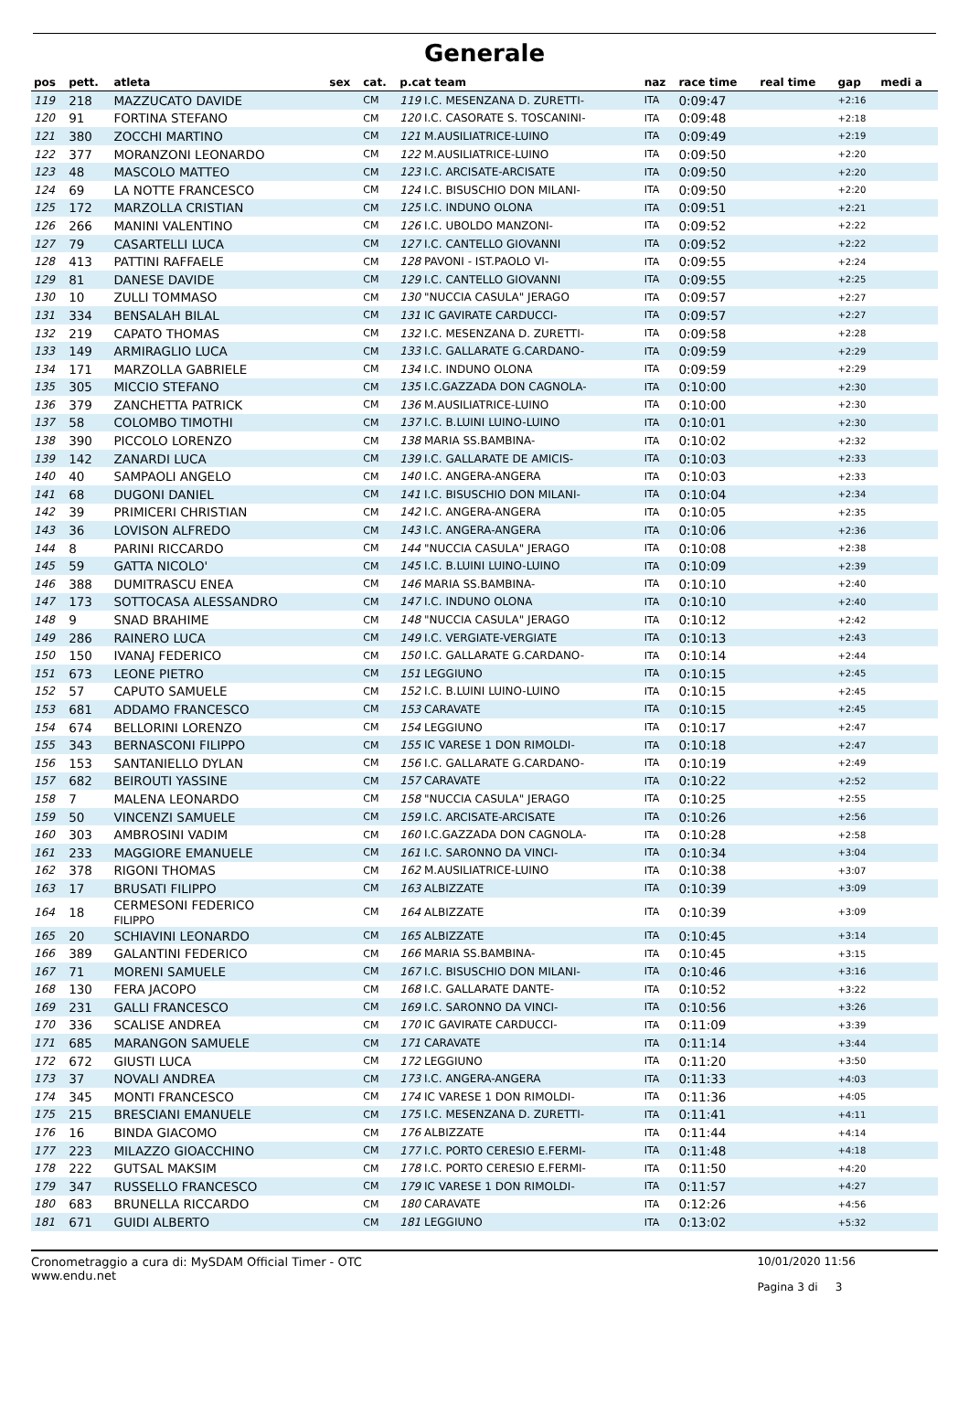Generale
| pos | pett. | atleta | sex | cat. | p.cat team | naz | race time | real time | gap | medi a |
| --- | --- | --- | --- | --- | --- | --- | --- | --- | --- | --- |
| 119 | 218 | MAZZUCATO DAVIDE | | CM | 119 I.C. MESENZANA D. ZURETTI- | ITA | 0:09:47 | | +2:16 | |
| 120 | 91 | FORTINA STEFANO | | CM | 120 I.C. CASORATE S. TOSCANINI- | ITA | 0:09:48 | | +2:18 | |
| 121 | 380 | ZOCCHI MARTINO | | CM | 121 M.AUSILIATRICE-LUINO | ITA | 0:09:49 | | +2:19 | |
| 122 | 377 | MORANZONI LEONARDO | | CM | 122 M.AUSILIATRICE-LUINO | ITA | 0:09:50 | | +2:20 | |
| 123 | 48 | MASCOLO MATTEO | | CM | 123 I.C. ARCISATE-ARCISATE | ITA | 0:09:50 | | +2:20 | |
| 124 | 69 | LA NOTTE FRANCESCO | | CM | 124 I.C. BISUSCHIO DON MILANI- | ITA | 0:09:50 | | +2:20 | |
| 125 | 172 | MARZOLLA CRISTIAN | | CM | 125 I.C. INDUNO OLONA | ITA | 0:09:51 | | +2:21 | |
| 126 | 266 | MANINI VALENTINO | | CM | 126 I.C. UBOLDO MANZONI- | ITA | 0:09:52 | | +2:22 | |
| 127 | 79 | CASARTELLI LUCA | | CM | 127 I.C. CANTELLO GIOVANNI | ITA | 0:09:52 | | +2:22 | |
| 128 | 413 | PATTINI RAFFAELE | | CM | 128 PAVONI - IST.PAOLO VI- | ITA | 0:09:55 | | +2:24 | |
| 129 | 81 | DANESE DAVIDE | | CM | 129 I.C. CANTELLO GIOVANNI | ITA | 0:09:55 | | +2:25 | |
| 130 | 10 | ZULLI TOMMASO | | CM | 130 "NUCCIA CASULA" JERAGO | ITA | 0:09:57 | | +2:27 | |
| 131 | 334 | BENSALAH BILAL | | CM | 131 IC GAVIRATE CARDUCCI- | ITA | 0:09:57 | | +2:27 | |
| 132 | 219 | CAPATO THOMAS | | CM | 132 I.C. MESENZANA D. ZURETTI- | ITA | 0:09:58 | | +2:28 | |
| 133 | 149 | ARMIRAGLIO LUCA | | CM | 133 I.C. GALLARATE G.CARDANO- | ITA | 0:09:59 | | +2:29 | |
| 134 | 171 | MARZOLLA GABRIELE | | CM | 134 I.C. INDUNO OLONA | ITA | 0:09:59 | | +2:29 | |
| 135 | 305 | MICCIO STEFANO | | CM | 135 I.C.GAZZADA DON CAGNOLA- | ITA | 0:10:00 | | +2:30 | |
| 136 | 379 | ZANCHETTA PATRICK | | CM | 136 M.AUSILIATRICE-LUINO | ITA | 0:10:00 | | +2:30 | |
| 137 | 58 | COLOMBO TIMOTHI | | CM | 137 I.C. B.LUINI LUINO-LUINO | ITA | 0:10:01 | | +2:30 | |
| 138 | 390 | PICCOLO LORENZO | | CM | 138 MARIA SS.BAMBINA- | ITA | 0:10:02 | | +2:32 | |
| 139 | 142 | ZANARDI LUCA | | CM | 139 I.C. GALLARATE DE AMICIS- | ITA | 0:10:03 | | +2:33 | |
| 140 | 40 | SAMPAOLI ANGELO | | CM | 140 I.C. ANGERA-ANGERA | ITA | 0:10:03 | | +2:33 | |
| 141 | 68 | DUGONI DANIEL | | CM | 141 I.C. BISUSCHIO DON MILANI- | ITA | 0:10:04 | | +2:34 | |
| 142 | 39 | PRIMICERI CHRISTIAN | | CM | 142 I.C. ANGERA-ANGERA | ITA | 0:10:05 | | +2:35 | |
| 143 | 36 | LOVISON ALFREDO | | CM | 143 I.C. ANGERA-ANGERA | ITA | 0:10:06 | | +2:36 | |
| 144 | 8 | PARINI RICCARDO | | CM | 144 "NUCCIA CASULA" JERAGO | ITA | 0:10:08 | | +2:38 | |
| 145 | 59 | GATTA NICOLO' | | CM | 145 I.C. B.LUINI LUINO-LUINO | ITA | 0:10:09 | | +2:39 | |
| 146 | 388 | DUMITRASCU ENEA | | CM | 146 MARIA SS.BAMBINA- | ITA | 0:10:10 | | +2:40 | |
| 147 | 173 | SOTTOCASA ALESSANDRO | | CM | 147 I.C. INDUNO OLONA | ITA | 0:10:10 | | +2:40 | |
| 148 | 9 | SNAD BRAHIME | | CM | 148 "NUCCIA CASULA" JERAGO | ITA | 0:10:12 | | +2:42 | |
| 149 | 286 | RAINERO LUCA | | CM | 149 I.C. VERGIATE-VERGIATE | ITA | 0:10:13 | | +2:43 | |
| 150 | 150 | IVANAJ FEDERICO | | CM | 150 I.C. GALLARATE G.CARDANO- | ITA | 0:10:14 | | +2:44 | |
| 151 | 673 | LEONE PIETRO | | CM | 151 LEGGIUNO | ITA | 0:10:15 | | +2:45 | |
| 152 | 57 | CAPUTO SAMUELE | | CM | 152 I.C. B.LUINI LUINO-LUINO | ITA | 0:10:15 | | +2:45 | |
| 153 | 681 | ADDAMO FRANCESCO | | CM | 153 CARAVATE | ITA | 0:10:15 | | +2:45 | |
| 154 | 674 | BELLORINI LORENZO | | CM | 154 LEGGIUNO | ITA | 0:10:17 | | +2:47 | |
| 155 | 343 | BERNASCONI FILIPPO | | CM | 155 IC VARESE 1 DON RIMOLDI- | ITA | 0:10:18 | | +2:47 | |
| 156 | 153 | SANTANIELLO DYLAN | | CM | 156 I.C. GALLARATE G.CARDANO- | ITA | 0:10:19 | | +2:49 | |
| 157 | 682 | BEIROUTI YASSINE | | CM | 157 CARAVATE | ITA | 0:10:22 | | +2:52 | |
| 158 | 7 | MALENA LEONARDO | | CM | 158 "NUCCIA CASULA" JERAGO | ITA | 0:10:25 | | +2:55 | |
| 159 | 50 | VINCENZI SAMUELE | | CM | 159 I.C. ARCISATE-ARCISATE | ITA | 0:10:26 | | +2:56 | |
| 160 | 303 | AMBROSINI VADIM | | CM | 160 I.C.GAZZADA DON CAGNOLA- | ITA | 0:10:28 | | +2:58 | |
| 161 | 233 | MAGGIORE EMANUELE | | CM | 161 I.C. SARONNO DA VINCI- | ITA | 0:10:34 | | +3:04 | |
| 162 | 378 | RIGONI THOMAS | | CM | 162 M.AUSILIATRICE-LUINO | ITA | 0:10:38 | | +3:07 | |
| 163 | 17 | BRUSATI FILIPPO | | CM | 163 ALBIZZATE | ITA | 0:10:39 | | +3:09 | |
| 164 | 18 | CERMESONI FEDERICO FILIPPO | | CM | 164 ALBIZZATE | ITA | 0:10:39 | | +3:09 | |
| 165 | 20 | SCHIAVINI LEONARDO | | CM | 165 ALBIZZATE | ITA | 0:10:45 | | +3:14 | |
| 166 | 389 | GALANTINI FEDERICO | | CM | 166 MARIA SS.BAMBINA- | ITA | 0:10:45 | | +3:15 | |
| 167 | 71 | MORENI SAMUELE | | CM | 167 I.C. BISUSCHIO DON MILANI- | ITA | 0:10:46 | | +3:16 | |
| 168 | 130 | FERA JACOPO | | CM | 168 I.C. GALLARATE DANTE- | ITA | 0:10:52 | | +3:22 | |
| 169 | 231 | GALLI FRANCESCO | | CM | 169 I.C. SARONNO DA VINCI- | ITA | 0:10:56 | | +3:26 | |
| 170 | 336 | SCALISE ANDREA | | CM | 170 IC GAVIRATE CARDUCCI- | ITA | 0:11:09 | | +3:39 | |
| 171 | 685 | MARANGON SAMUELE | | CM | 171 CARAVATE | ITA | 0:11:14 | | +3:44 | |
| 172 | 672 | GIUSTI LUCA | | CM | 172 LEGGIUNO | ITA | 0:11:20 | | +3:50 | |
| 173 | 37 | NOVALI ANDREA | | CM | 173 I.C. ANGERA-ANGERA | ITA | 0:11:33 | | +4:03 | |
| 174 | 345 | MONTI FRANCESCO | | CM | 174 IC VARESE 1 DON RIMOLDI- | ITA | 0:11:36 | | +4:05 | |
| 175 | 215 | BRESCIANI EMANUELE | | CM | 175 I.C. MESENZANA D. ZURETTI- | ITA | 0:11:41 | | +4:11 | |
| 176 | 16 | BINDA GIACOMO | | CM | 176 ALBIZZATE | ITA | 0:11:44 | | +4:14 | |
| 177 | 223 | MILAZZO GIOACCHINO | | CM | 177 I.C. PORTO CERESIO E.FERMI- | ITA | 0:11:48 | | +4:18 | |
| 178 | 222 | GUTSAL MAKSIM | | CM | 178 I.C. PORTO CERESIO E.FERMI- | ITA | 0:11:50 | | +4:20 | |
| 179 | 347 | RUSSELLO FRANCESCO | | CM | 179 IC VARESE 1 DON RIMOLDI- | ITA | 0:11:57 | | +4:27 | |
| 180 | 683 | BRUNELLA RICCARDO | | CM | 180 CARAVATE | ITA | 0:12:26 | | +4:56 | |
| 181 | 671 | GUIDI ALBERTO | | CM | 181 LEGGIUNO | ITA | 0:13:02 | | +5:32 | |
Cronometraggio a cura di: MySDAM Official Timer - OTC
www.endu.net
10/01/2020 11:56
Pagina 3 di 3